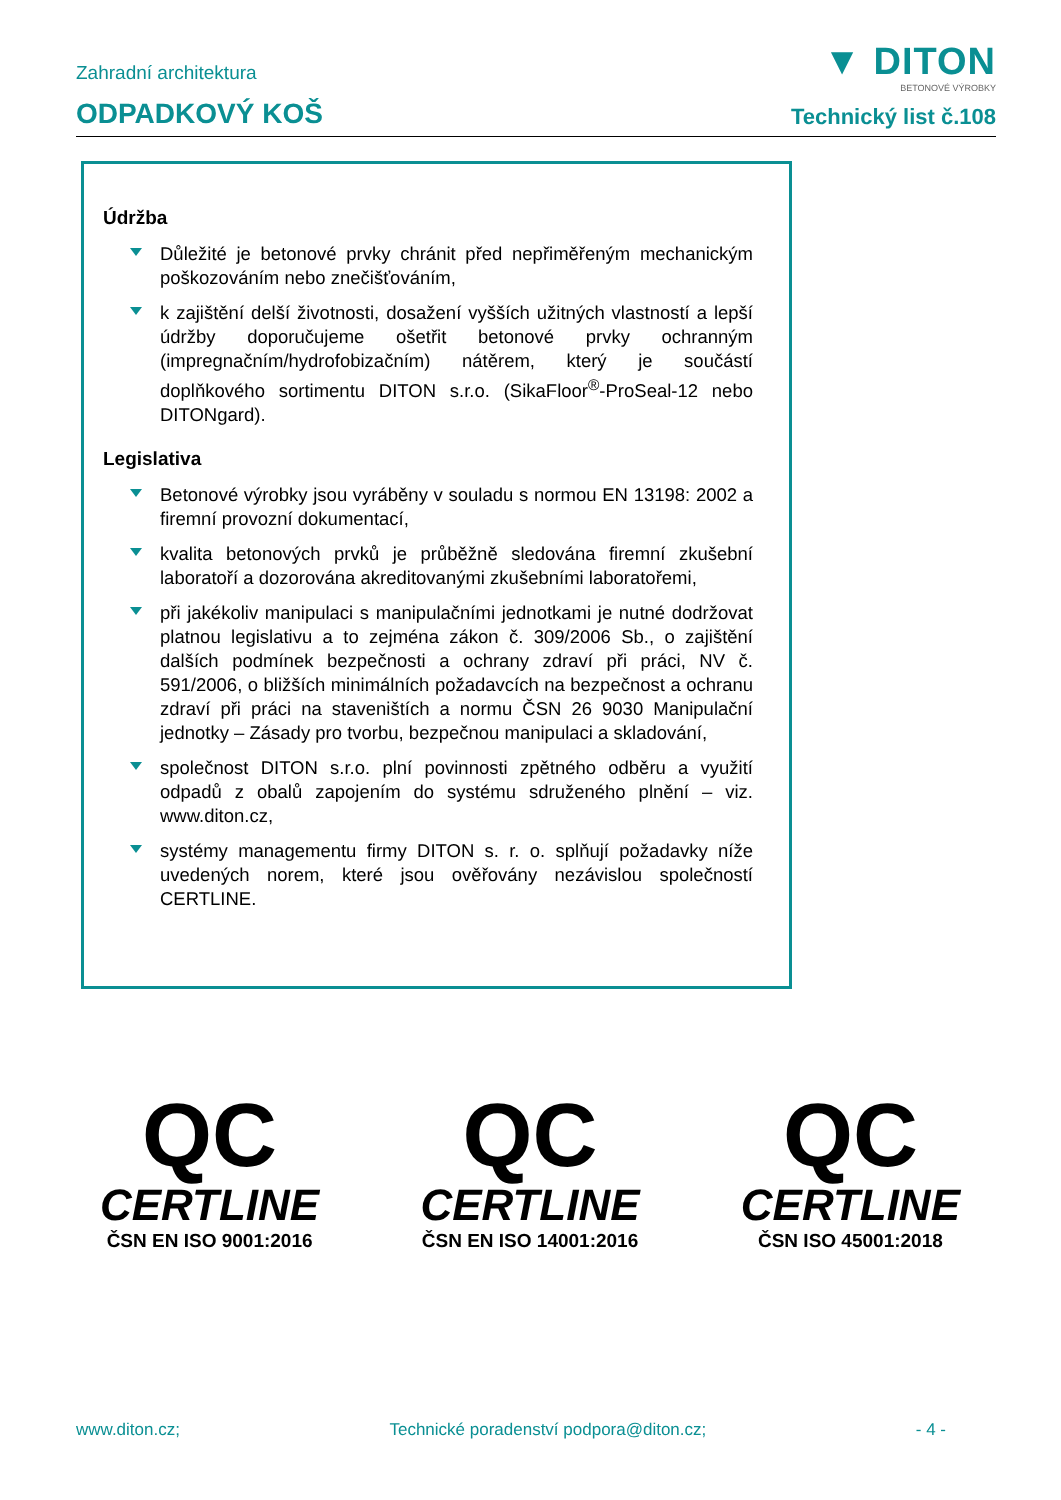▼ DITON
BETONOVÉ VÝROBKY
Zahradní architektura
ODPADKOVÝ KOŠ
Technický list č.108
Údržba
Důležité je betonové prvky chránit před nepřiměřeným mechanickým poškozováním nebo znečišťováním,
k zajištění delší životnosti, dosažení vyšších užitných vlastností a lepší údržby doporučujeme ošetřit betonové prvky ochranným (impregnačním/hydrofobizačním) nátěrem, který je součástí doplňkového sortimentu DITON s.r.o. (SikaFloor<sup>®</sup>-ProSeal-12 nebo DITONgard).
Legislativa
Betonové výrobky jsou vyráběny v souladu s normou EN 13198: 2002 a firemní provozní dokumentací,
kvalita betonových prvků je průběžně sledována firemní zkušební laboratoří a dozorována akreditovanými zkušebními laboratořemi,
při jakékoliv manipulaci s manipulačními jednotkami je nutné dodržovat platnou legislativu a to zejména zákon č. 309/2006 Sb., o zajištění dalších podmínek bezpečnosti a ochrany zdraví při práci, NV č. 591/2006, o bližších minimálních požadavcích na bezpečnost a ochranu zdraví při práci na staveništích a normu ČSN 26 9030 Manipulační jednotky – Zásady pro tvorbu, bezpečnou manipulaci a skladování,
společnost DITON s.r.o. plní povinnosti zpětného odběru a využití odpadů z obalů zapojením do systému sdruženého plnění – viz. www.diton.cz,
systémy managementu firmy DITON s. r. o. splňují požadavky níže uvedených norem, které jsou ověřovány nezávislou společností CERTLINE.
QC
CERTLINE
ČSN EN ISO 9001:2016
QC
CERTLINE
ČSN EN ISO 14001:2016
QC
CERTLINE
ČSN ISO 45001:2018
www.diton.cz; Technické poradenství podpora@diton.cz; - 4 -